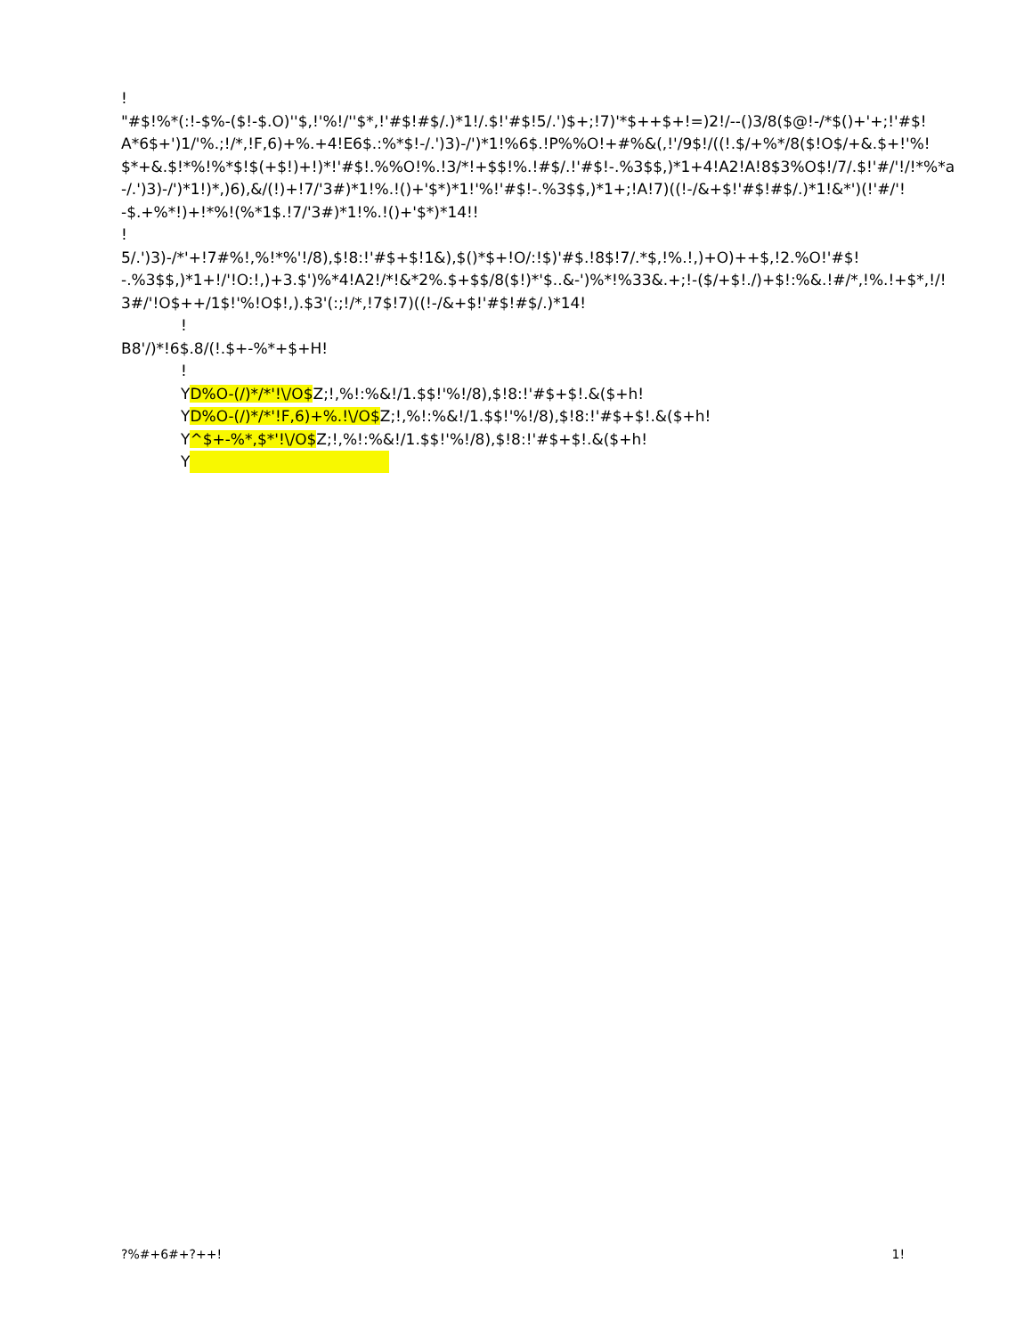!
"#$!%*(:!-$%-($!-$.O)''$,!'%!/''$*,!'#$!#$/.)*1!/.$!'#$!5/.')$+;!7)'*$++$+!=)2!/--()3/8($@!-/*$()+'+;!'#$!
A*6$+')1/'%.;!/*,!F,6)+%.+4!E6$.:%*$!-/.')3)-/')*1!%6$.!P%%O!+#%&(,!'/9$!/((!.$/+%*/8($!O$/+&.$+!'%!
$*+&.$!*%!%*$!$(+$!)+!)*!'#$!.%%O!%.!3/*!+$$!%.!#$/.!'#$!-.%3$$,)*1+4!A2!A!8$3%O$!/7/.$!'#/'!/!*%*a
-/.')3)-/')*1!)*,)6),&/(!)+!7/'3#)*1!%.!()+'$*)*1!'%!'#$!-.%3$$,)*1+;!A!7)((!-/&+$!'#$!#$/.)*1!&*')(!'#/'!
-$.+%*!)+!*%!(%*1$.!7/'3#)*1!%.!()+'$*)*14!!
!
5/.')3)-/*'+!7#%!,%!*%'!/8),$!8:!'#$+$!1&),$()*$+!O/:!$)'#$.!8$!7/.*$,!%.!,)+O)++$,!2.%O!'#$!
-.%3$$,)*1+!/'!O:!,)+3.$')%*4!A2!/*!&*2%.$+$$/8($!)*'$..&-')%*!%33&.+;!-($/+$!./)+$!:%&.!#/*,!%.!+$*,!/!
3#/'!O$++/1$!'%!O$!,).$3'(:;!/*,!7$!7)((!-/&+$!'#$!#$/.)*14!
!
B8'/)*!6$.8/(!.$+-%*+$+H!
!
YD%O-(/)*/*'!\/O$Z;!,%!:%&!/1.$$!'%!/8),$!8:!'#$+$!.&($+h!
YD%O-(/)*/*'!F,6)+%.!\/O$Z;!,%!:%&!/1.$$!'%!/8),$!8:!'#$+$!.&($+h!
Y^$+-%*,$*'!\/O$Z;!,%!:%&!/1.$$!'%!/8),$!8:!'#$+$!.&($+h!
Y
?%#+6#+?++! 1!